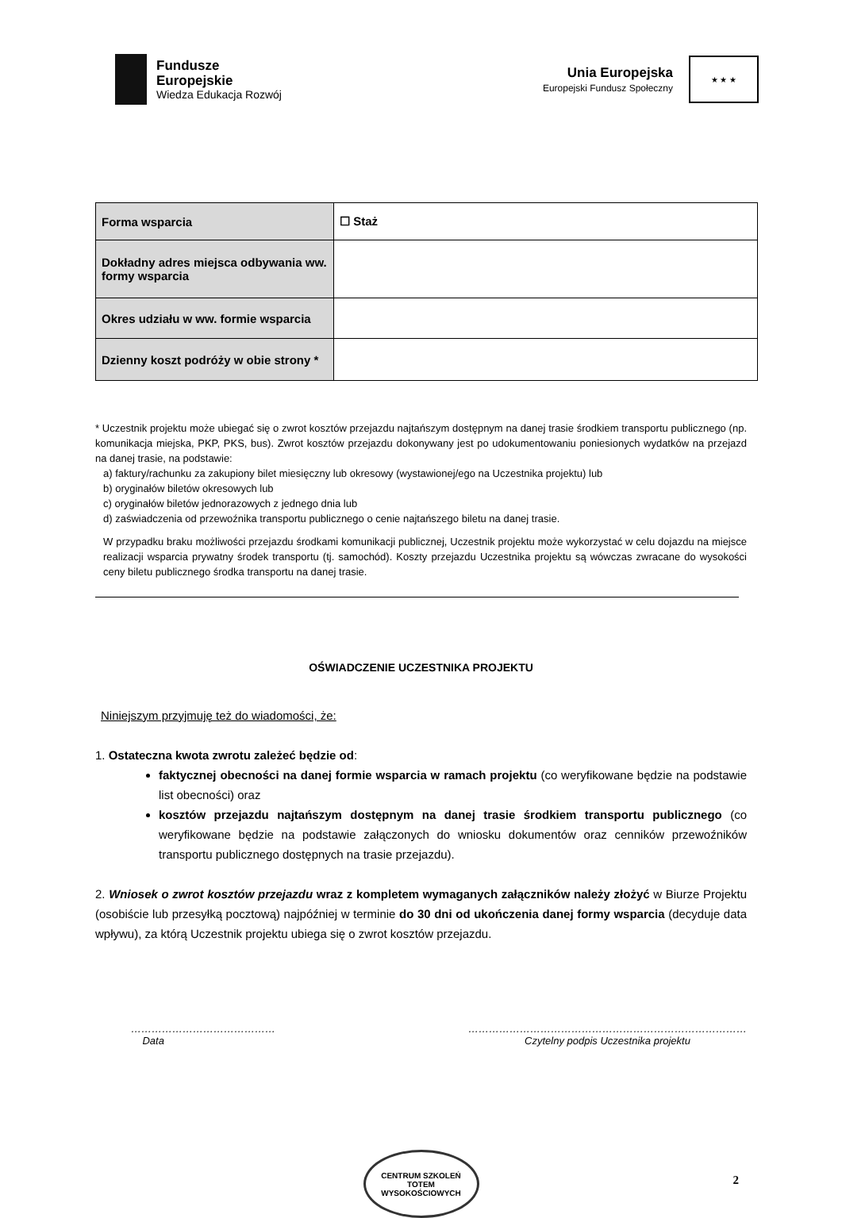Fundusze
Europejskie
Wiedza Edukacja Rozwój
Unia Europejska
Europejski Fundusz Społeczny
★ ★ ★
| Forma wsparcia | ☐ Staż |
| Dokładny adres miejsca odbywania ww. formy wsparcia | |
| Okres udziału w ww. formie wsparcia | |
| Dzienny koszt podróży w obie strony * | |
* Uczestnik projektu może ubiegać się o zwrot kosztów przejazdu najtańszym dostępnym na danej trasie środkiem transportu publicznego (np. komunikacja miejska, PKP, PKS, bus). Zwrot kosztów przejazdu dokonywany jest po udokumentowaniu poniesionych wydatków na przejazd na danej trasie, na podstawie:
a) faktury/rachunku za zakupiony bilet miesięczny lub okresowy (wystawionej/ego na Uczestnika projektu) lub
b) oryginałów biletów okresowych lub
c) oryginałów biletów jednorazowych z jednego dnia lub
d) zaświadczenia od przewoźnika transportu publicznego o cenie najtańszego biletu na danej trasie.
W przypadku braku możliwości przejazdu środkami komunikacji publicznej, Uczestnik projektu może wykorzystać w celu dojazdu na miejsce realizacji wsparcia prywatny środek transportu (tj. samochód). Koszty przejazdu Uczestnika projektu są wówczas zwracane do wysokości ceny biletu publicznego środka transportu na danej trasie.
OŚWIADCZENIE UCZESTNIKA PROJEKTU
Niniejszym przyjmuję też do wiadomości, że:
1. Ostateczna kwota zwrotu zależeć będzie od:
faktycznej obecności na danej formie wsparcia w ramach projektu (co weryfikowane będzie na podstawie list obecności) oraz
kosztów przejazdu najtańszym dostępnym na danej trasie środkiem transportu publicznego (co weryfikowane będzie na podstawie załączonych do wniosku dokumentów oraz cenników przewoźników transportu publicznego dostępnych na trasie przejazdu).
2. Wniosek o zwrot kosztów przejazdu wraz z kompletem wymaganych załączników należy złożyć w Biurze Projektu (osobiście lub przesyłką pocztową) najpóźniej w terminie do 30 dni od ukończenia danej formy wsparcia (decyduje data wpływu), za którą Uczestnik projektu ubiega się o zwrot kosztów przejazdu.
……………………………………
Data
………………………………………………………………………
Czytelny podpis Uczestnika projektu
CENTRUM SZKOLEŃ
TOTEM
WYSOKOŚCIOWYCH
2